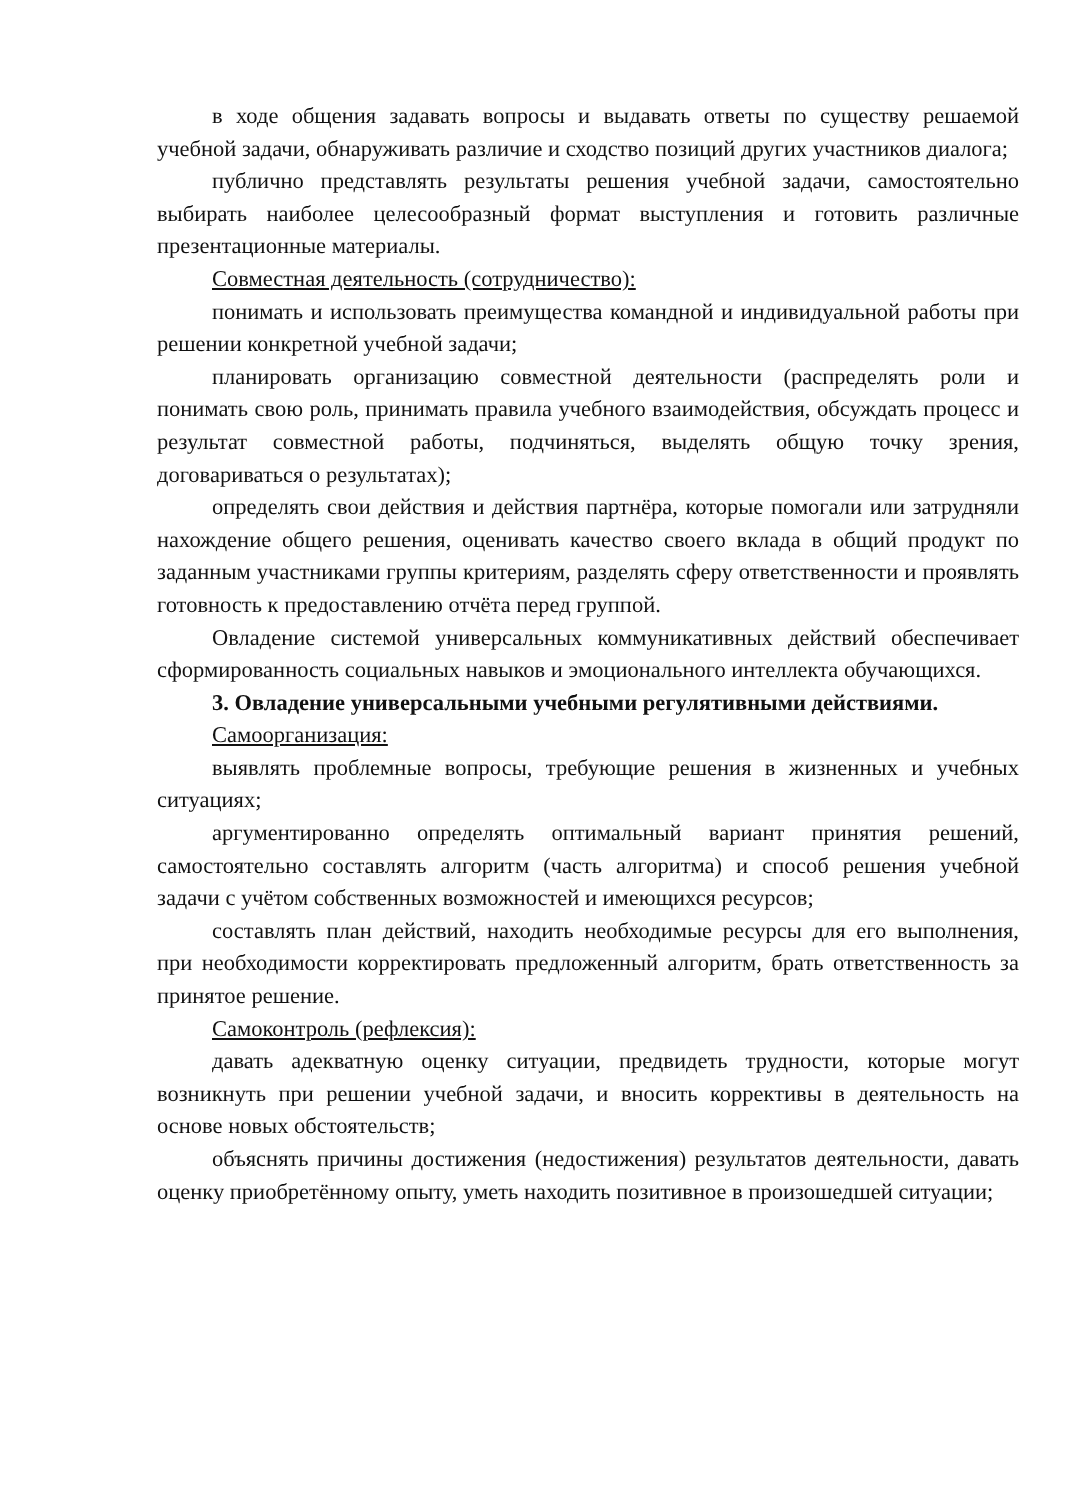в ходе общения задавать вопросы и выдавать ответы по существу решаемой учебной задачи, обнаруживать различие и сходство позиций других участников диалога;
публично представлять результаты решения учебной задачи, самостоятельно выбирать наиболее целесообразный формат выступления и готовить различные презентационные материалы.
Совместная деятельность (сотрудничество):
понимать и использовать преимущества командной и индивидуальной работы при решении конкретной учебной задачи;
планировать организацию совместной деятельности (распределять роли и понимать свою роль, принимать правила учебного взаимодействия, обсуждать процесс и результат совместной работы, подчиняться, выделять общую точку зрения, договариваться о результатах);
определять свои действия и действия партнёра, которые помогали или затрудняли нахождение общего решения, оценивать качество своего вклада в общий продукт по заданным участниками группы критериям, разделять сферу ответственности и проявлять готовность к предоставлению отчёта перед группой.
Овладение системой универсальных коммуникативных действий обеспечивает сформированность социальных навыков и эмоционального интеллекта обучающихся.
3. Овладение универсальными учебными регулятивными действиями.
Самоорганизация:
выявлять проблемные вопросы, требующие решения в жизненных и учебных ситуациях;
аргументированно определять оптимальный вариант принятия решений, самостоятельно составлять алгоритм (часть алгоритма) и способ решения учебной задачи с учётом собственных возможностей и имеющихся ресурсов;
составлять план действий, находить необходимые ресурсы для его выполнения, при необходимости корректировать предложенный алгоритм, брать ответственность за принятое решение.
Самоконтроль (рефлексия):
давать адекватную оценку ситуации, предвидеть трудности, которые могут возникнуть при решении учебной задачи, и вносить коррективы в деятельность на основе новых обстоятельств;
объяснять причины достижения (недостижения) результатов деятельности, давать оценку приобретённому опыту, уметь находить позитивное в произошедшей ситуации;